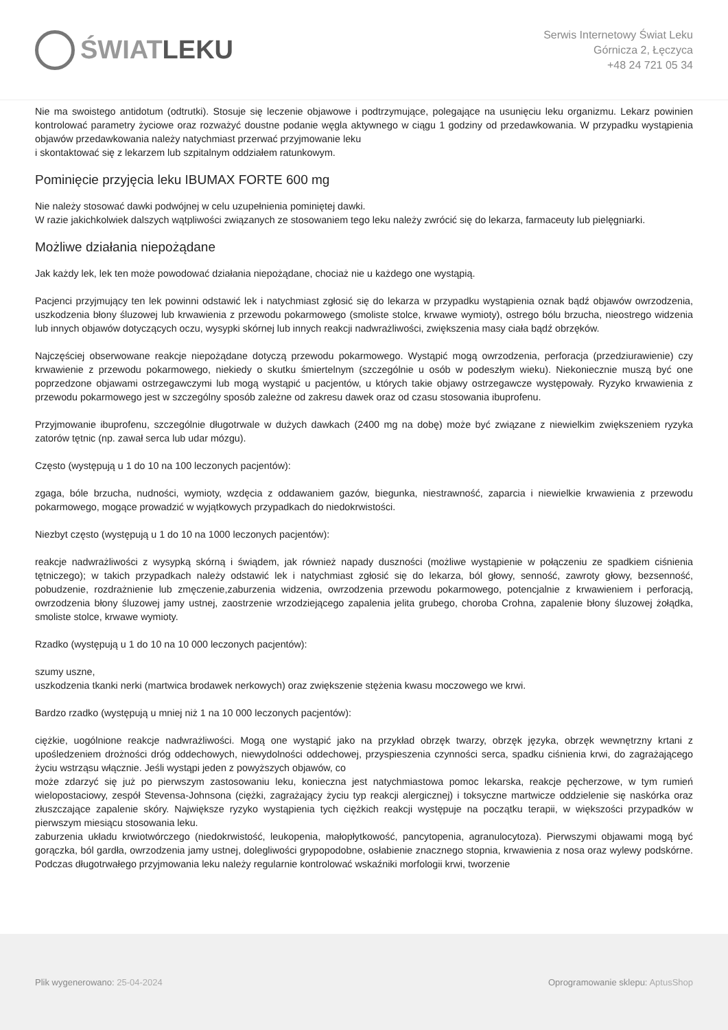ŚWIATLEKU
Serwis Internetowy Świat Leku
Górnicza 2, Łęczyca
+48 24 721 05 34
Nie ma swoistego antidotum (odtrutki). Stosuje się leczenie objawowe i podtrzymujące, polegające na usunięciu leku organizmu. Lekarz powinien kontrolować parametry życiowe oraz rozważyć doustne podanie węgla aktywnego w ciągu 1 godziny od przedawkowania. W przypadku wystąpienia objawów przedawkowania należy natychmiast przerwać przyjmowanie leku
i skontaktować się z lekarzem lub szpitalnym oddziałem ratunkowym.
Pominięcie przyjęcia leku IBUMAX FORTE 600 mg
Nie należy stosować dawki podwójnej w celu uzupełnienia pominiętej dawki.
W razie jakichkolwiek dalszych wątpliwości związanych ze stosowaniem tego leku należy zwrócić się do lekarza, farmaceuty lub pielęgniarki.
Możliwe działania niepożądane
Jak każdy lek, lek ten może powodować działania niepożądane, chociaż nie u każdego one wystąpią.
Pacjenci przyjmujący ten lek powinni odstawić lek i natychmiast zgłosić się do lekarza w przypadku wystąpienia oznak bądź objawów owrzodzenia, uszkodzenia błony śluzowej lub krwawienia z przewodu pokarmowego (smoliste stolce, krwawe wymioty), ostrego bólu brzucha, nieostrego widzenia lub innych objawów dotyczących oczu, wysypki skórnej lub innych reakcji nadwrażliwości, zwiększenia masy ciała bądź obrzęków.
Najczęściej obserwowane reakcje niepożądane dotyczą przewodu pokarmowego. Wystąpić mogą owrzodzenia, perforacja (przedziurawienie) czy krwawienie z przewodu pokarmowego, niekiedy o skutku śmiertelnym (szczególnie u osób w podeszłym wieku). Niekoniecznie muszą być one poprzedzone objawami ostrzegawczymi lub mogą wystąpić u pacjentów, u których takie objawy ostrzegawcze występowały. Ryzyko krwawienia z przewodu pokarmowego jest w szczególny sposób zależne od zakresu dawek oraz od czasu stosowania ibuprofenu.
Przyjmowanie ibuprofenu, szczególnie długotrwale w dużych dawkach (2400 mg na dobę) może być związane z niewielkim zwiększeniem ryzyka zatorów tętnic (np. zawał serca lub udar mózgu).
Często (występują u 1 do 10 na 100 leczonych pacjentów):
zgaga, bóle brzucha, nudności, wymioty, wzdęcia z oddawaniem gazów, biegunka, niestrawność, zaparcia i niewielkie krwawienia z przewodu pokarmowego, mogące prowadzić w wyjątkowych przypadkach do niedokrwistości.
Niezbyt często (występują u 1 do 10 na 1000 leczonych pacjentów):
reakcje nadwrażliwości z wysypką skórną i świądem, jak również napady duszności (możliwe wystąpienie w połączeniu ze spadkiem ciśnienia tętniczego); w takich przypadkach należy odstawić lek i natychmiast zgłosić się do lekarza, ból głowy, senność, zawroty głowy, bezsenność, pobudzenie, rozdrażnienie lub zmęczenie,zaburzenia widzenia, owrzodzenia przewodu pokarmowego, potencjalnie z krwawieniem i perforacją, owrzodzenia błony śluzowej jamy ustnej, zaostrzenie wrzodziejącego zapalenia jelita grubego, choroba Crohna, zapalenie błony śluzowej żołądka, smoliste stolce, krwawe wymioty.
Rzadko (występują u 1 do 10 na 10 000 leczonych pacjentów):
szumy uszne,
uszkodzenia tkanki nerki (martwica brodawek nerkowych) oraz zwiększenie stężenia kwasu moczowego we krwi.
Bardzo rzadko (występują u mniej niż 1 na 10 000 leczonych pacjentów):
ciężkie, uogólnione reakcje nadwrażliwości. Mogą one wystąpić jako na przykład obrzęk twarzy, obrzęk języka, obrzęk wewnętrzny krtani z upośledzeniem drożności dróg oddechowych, niewydolności oddechowej, przyspieszenia czynności serca, spadku ciśnienia krwi, do zagrażającego życiu wstrząsu włącznie. Jeśli wystąpi jeden z powyższych objawów, co
może zdarzyć się już po pierwszym zastosowaniu leku, konieczna jest natychmiastowa pomoc lekarska, reakcje pęcherzowe, w tym rumień wielopostaciowy, zespół Stevensa-Johnsona (ciężki, zagrażający życiu typ reakcji alergicznej) i toksyczne martwicze oddzielenie się naskórka oraz złuszczające zapalenie skóry. Największe ryzyko wystąpienia tych ciężkich reakcji występuje na początku terapii, w większości przypadków w pierwszym miesiącu stosowania leku.
zaburzenia układu krwiotwórczego (niedokrwistość, leukopenia, małopłytkowość, pancytopenia, agranulocytoza). Pierwszymi objawami mogą być gorączka, ból gardła, owrzodzenia jamy ustnej, dolegliwości grypopodobne, osłabienie znacznego stopnia, krwawienia z nosa oraz wylewy podskórne. Podczas długotrwałego przyjmowania leku należy regularnie kontrolować wskaźniki morfologii krwi, tworzenie
Plik wygenerowano: 25-04-2024
Oprogramowanie sklepu: AptusShop